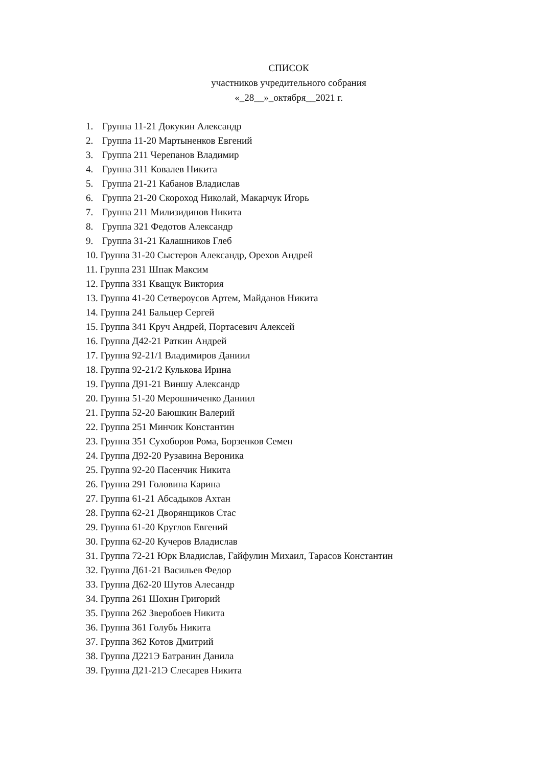СПИСОК
участников учредительного собрания
«_28__»_октября__2021 г.
1. Группа 11-21 Докукин Александр
2. Группа 11-20 Мартыненков Евгений
3. Группа 211 Черепанов Владимир
4. Группа 311 Ковалев Никита
5. Группа 21-21 Кабанов Владислав
6. Группа 21-20 Скороход Николай, Макарчук Игорь
7. Группа 211 Милизидинов Никита
8. Группа 321 Федотов Александр
9. Группа 31-21 Калашников Глеб
10. Группа 31-20 Сыстеров Александр, Орехов Андрей
11. Группа 231 Шпак Максим
12. Группа 331 Кващук Виктория
13. Группа 41-20 Сетвероусов Артем, Майданов Никита
14. Группа 241 Бальцер Сергей
15. Группа 341 Круч Андрей, Портасевич Алексей
16. Группа Д42-21 Раткин Андрей
17. Группа 92-21/1 Владимиров Даниил
18. Группа 92-21/2 Кулькова Ирина
19. Группа Д91-21 Виншу Александр
20. Группа 51-20 Мерошниченко Даниил
21. Группа 52-20 Баюшкин Валерий
22. Группа 251 Минчик Константин
23. Группа 351 Сухоборов Рома, Борзенков Семен
24. Группа Д92-20 Рузавина Вероника
25. Группа 92-20 Пасенчик Никита
26. Группа 291 Головина Карина
27. Группа 61-21 Абсадыков Ахтан
28. Группа 62-21 Дворянщиков Стас
29. Группа 61-20 Круглов Евгений
30. Группа 62-20 Кучеров Владислав
31. Группа 72-21 Юрк Владислав, Гайфулин Михаил, Тарасов Константин
32. Группа Д61-21 Васильев Федор
33. Группа Д62-20 Шутов Алесандр
34. Группа 261 Шохин Григорий
35. Группа 262 Зверобоев Никита
36. Группа 361 Голубь Никита
37. Группа 362 Котов Дмитрий
38. Группа Д221Э Батранин Данила
39. Группа Д21-21Э Слесарев Никита